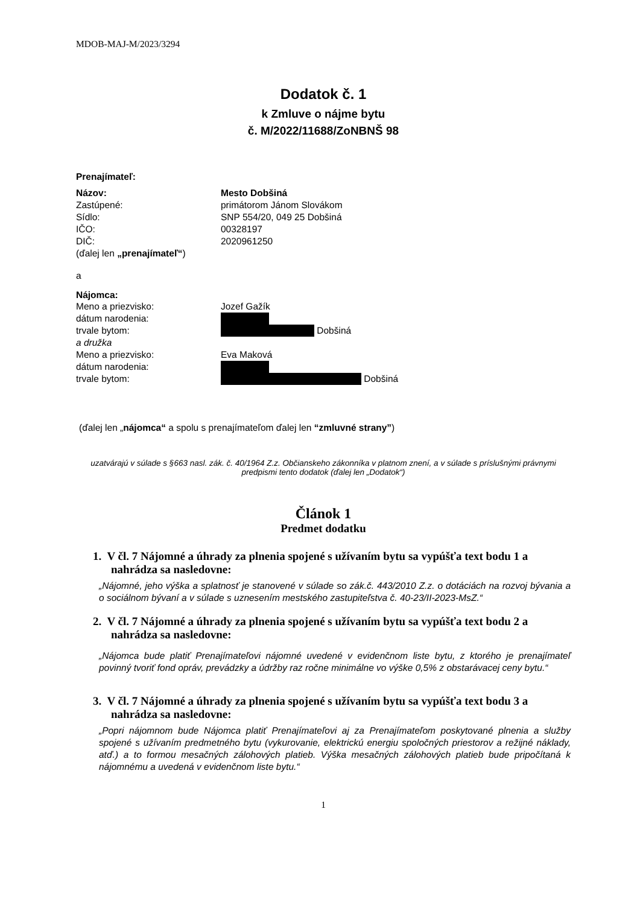MDOB-MAJ-M/2023/3294
Dodatok č. 1
k Zmluve o nájme bytu
č. M/2022/11688/ZoNBNŠ 98
Prenajímateľ:
Názov: Mesto Dobšiná
Zastúpené: primátorom Jánom Slovákom
Sídlo: SNP 554/20, 049 25 Dobšiná
IČO: 00328197
DIČ: 2020961250
(ďalej len „prenajímateľ“)
a
Nájomca:
Meno a priezvisko: Jozef Gažík
dátum narodenia:
trvale bytom: Dobšiná
a družka
Meno a priezvisko: Eva Maková
dátum narodenia:
trvale bytom: Dobšiná
(ďalej len „nájomca“ a spolu s prenajímateľom ďalej len “zmluvné strany”)
uzatvárajú v súlade s §663 nasl. zák. č. 40/1964 Z.z. Občianskeho zákonníka v platnom znení, a v súlade s príslušnými právnymi predpismi tento dodatok (ďalej len „Dodatok“)
Článok 1
Predmet dodatku
1. V čl. 7 Nájomné a úhrady za plnenia spojené s užívaním bytu sa vypúšťa text bodu 1 a nahrádza sa nasledovne:
„Nájomné, jeho výška a splatnosť je stanovené v súlade so zák.č. 443/2010 Z.z. o dotáciách na rozvoj bývania a o sociálnom bývaní a v súlade s uznesením mestského zastupiteľstva č. 40-23/II-2023-MsZ.“
2. V čl. 7 Nájomné a úhrady za plnenia spojené s užívaním bytu sa vypúšťa text bodu 2 a nahrádza sa nasledovne:
„Nájomca bude platiť Prenajímateľovi nájomné uvedené v evidenčnom liste bytu, z ktorého je prenajímateľ povinný tvoriť fond opráv, prevádzky a údržby raz ročne minimálne vo výške 0,5% z obstarávacej ceny bytu.“
3. V čl. 7 Nájomné a úhrady za plnenia spojené s užívaním bytu sa vypúšťa text bodu 3 a nahrádza sa nasledovne:
„Popri nájomnom bude Nájomca platiť Prenajímateľovi aj za Prenajímateľom poskytované plnenia a služby spojené s užívaním predmetného bytu (vykurovanie, elektrickú energiu spoločných priestorov a režijné náklady, atď.) a to formou mesačných zálohových platieb. Výška mesačných zálohových platieb bude pripočítaná k nájomnému a uvedená v evidenčnom liste bytu.“
1